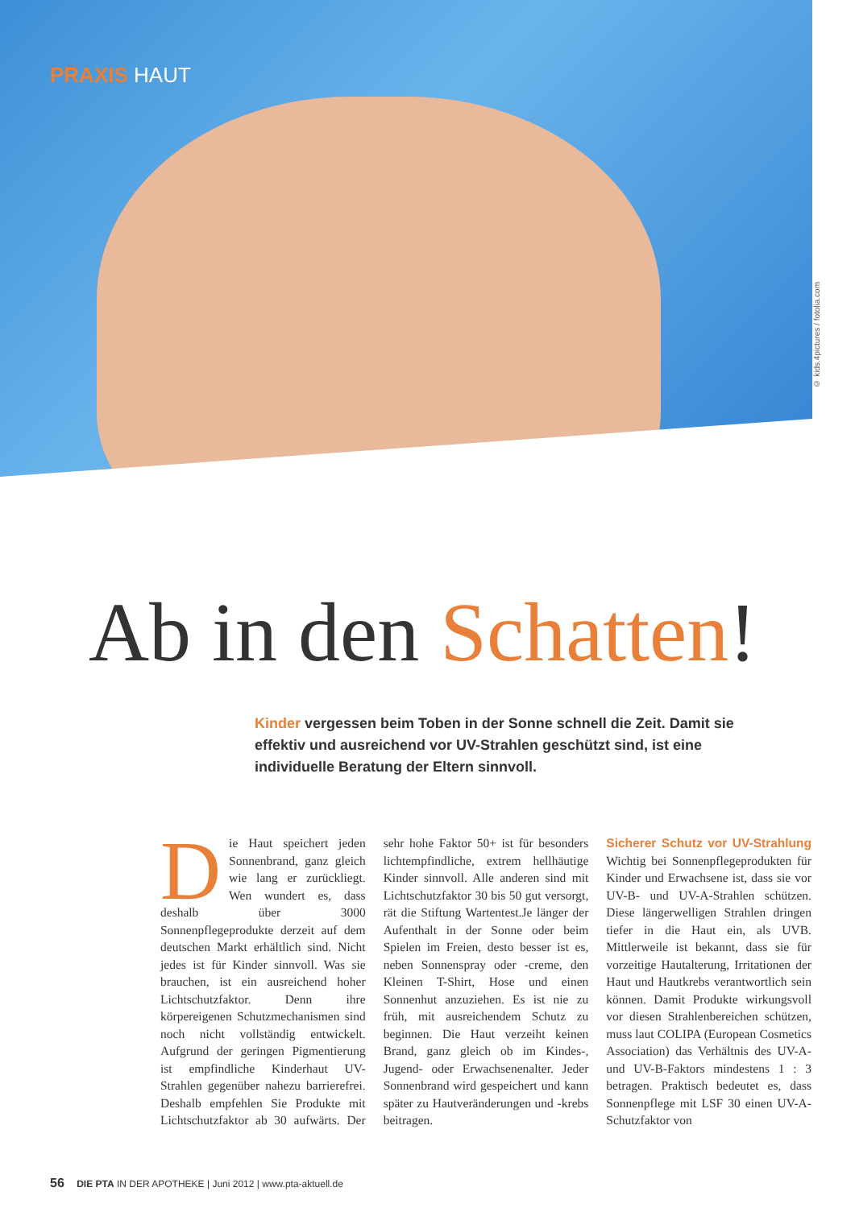PRAXIS HAUT
© kids.4pictures / fotolia.com
Ab in den Schatten!
Kinder vergessen beim Toben in der Sonne schnell die Zeit. Damit sie effektiv und ausreichend vor UV-Strahlen geschützt sind, ist eine individuelle Beratung der Eltern sinnvoll.
Die Haut speichert jeden Sonnenbrand, ganz gleich wie lang er zurückliegt. Wen wundert es, dass deshalb über 3000 Sonnenpflegeprodukte derzeit auf dem deutschen Markt erhältlich sind. Nicht jedes ist für Kinder sinnvoll. Was sie brauchen, ist ein ausreichend hoher Lichtschutzfaktor. Denn ihre körpereigenen Schutzmechanismen sind noch nicht vollständig entwickelt. Aufgrund der geringen Pigmentierung ist empfindliche Kinderhaut UV-Strahlen gegenüber nahezu barrierefrei. Deshalb empfehlen Sie Produkte mit Lichtschutzfaktor ab 30 aufwärts. Der sehr hohe Faktor 50+ ist für besonders lichtempfindliche, extrem hellhäutige Kinder sinnvoll. Alle anderen sind mit Lichtschutzfaktor 30 bis 50 gut versorgt, rät die Stiftung Wartentest.Je länger der Aufenthalt in der Sonne oder beim Spielen im Freien, desto besser ist es, neben Sonnenspray oder -creme, den Kleinen T-Shirt, Hose und einen Sonnenhut anzuziehen. Es ist nie zu früh, mit ausreichendem Schutz zu beginnen. Die Haut verzeiht keinen Brand, ganz gleich ob im Kindes-, Jugend- oder Erwachsenenalter. Jeder Sonnenbrand wird gespeichert und kann später zu Hautveränderungen und -krebs beitragen.
Sicherer Schutz vor UV-Strahlung Wichtig bei Sonnenpflegeprodukten für Kinder und Erwachsene ist, dass sie vor UV-B- und UV-A-Strahlen schützen. Diese längerwelligen Strahlen dringen tiefer in die Haut ein, als UVB. Mittlerweile ist bekannt, dass sie für vorzeitige Hautalterung, Irritationen der Haut und Hautkrebs verantwortlich sein können. Damit Produkte wirkungsvoll vor diesen Strahlenbereichen schützen, muss laut COLIPA (European Cosmetics Association) das Verhältnis des UV-A- und UV-B-Faktors mindestens 1 : 3 betragen. Praktisch bedeutet es, dass Sonnenpflege mit LSF 30 einen UV-A-Schutzfaktor von
56 DIE PTA IN DER APOTHEKE | Juni 2012 | www.pta-aktuell.de